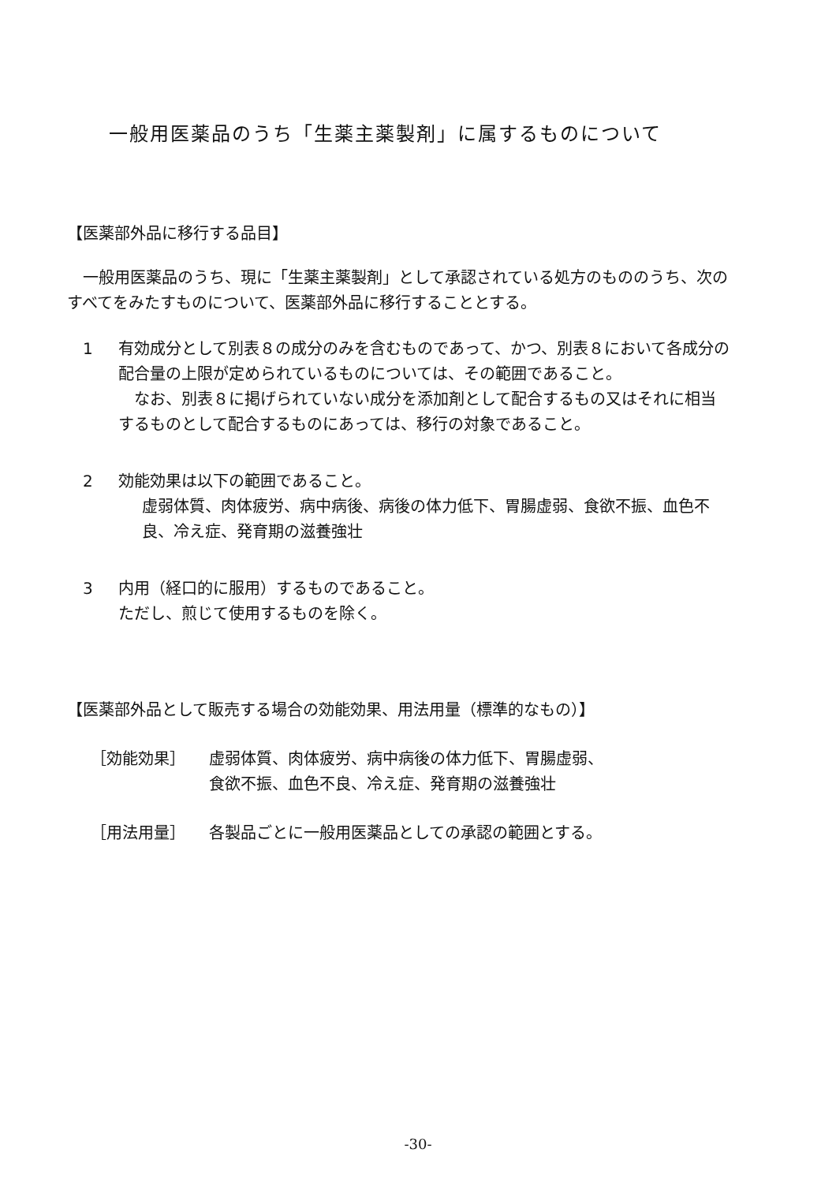一般用医薬品のうち「生薬主薬製剤」に属するものについて
【医薬部外品に移行する品目】
一般用医薬品のうち、現に「生薬主薬製剤」として承認されている処方のもののうち、次のすべてをみたすものについて、医薬部外品に移行することとする。
1 有効成分として別表８の成分のみを含むものであって、かつ、別表８において各成分の配合量の上限が定められているものについては、その範囲であること。
なお、別表８に掲げられていない成分を添加剤として配合するもの又はそれに相当するものとして配合するものにあっては、移行の対象であること。
2 効能効果は以下の範囲であること。
虚弱体質、肉体疲労、病中病後、病後の体力低下、胃腸虚弱、食欲不振、血色不良、冷え症、発育期の滋養強壮
3 内用（経口的に服用）するものであること。
ただし、煎じて使用するものを除く。
【医薬部外品として販売する場合の効能効果、用法用量（標準的なもの）】
［効能効果］ 虚弱体質、肉体疲労、病中病後の体力低下、胃腸虚弱、
食欲不振、血色不良、冷え症、発育期の滋養強壮
［用法用量］ 各製品ごとに一般用医薬品としての承認の範囲とする。
-30-